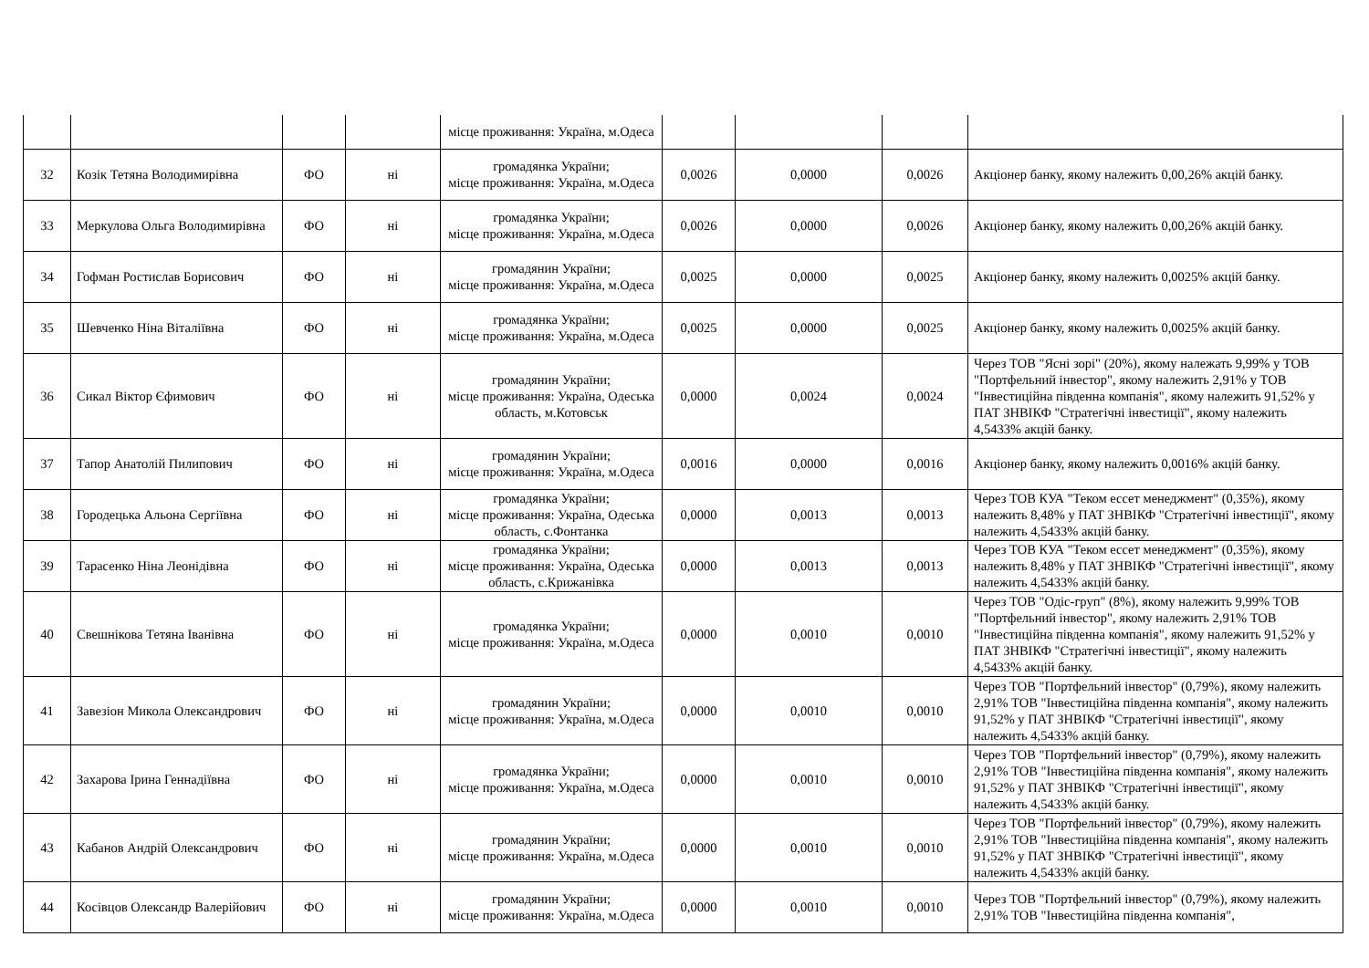| | | | | місце проживання: Україна, м.Одеса | | | | |
| 32 | Козік Тетяна Володимирівна | ФО | ні | громадянка України; місце проживання: Україна, м.Одеса | 0,0026 | 0,0000 | 0,0026 | Акціонер банку, якому належить 0,00,26% акцій банку. |
| 33 | Меркулова Ольга Володимирівна | ФО | ні | громадянка України; місце проживання: Україна, м.Одеса | 0,0026 | 0,0000 | 0,0026 | Акціонер банку, якому належить 0,00,26% акцій банку. |
| 34 | Гофман Ростислав Борисович | ФО | ні | громадянин України; місце проживання: Україна, м.Одеса | 0,0025 | 0,0000 | 0,0025 | Акціонер банку, якому належить 0,0025% акцій банку. |
| 35 | Шевченко Ніна Віталіївна | ФО | ні | громадянка України; місце проживання: Україна, м.Одеса | 0,0025 | 0,0000 | 0,0025 | Акціонер банку, якому належить 0,0025% акцій банку. |
| 36 | Сикал Віктор Єфимович | ФО | ні | громадянин України; місце проживання: Україна, Одеська область, м.Котовськ | 0,0000 | 0,0024 | 0,0024 | Через ТОВ "Ясні зорі" (20%), якому належать 9,99% у ТОВ "Портфельний інвестор", якому належить 2,91% у ТОВ "Інвестиційна південна компанія", якому належить 91,52% у ПАТ ЗНВІКФ "Стратегічні інвестиції", якому належить 4,5433% акцій банку. |
| 37 | Тапор Анатолій Пилипович | ФО | ні | громадянин України; місце проживання: Україна, м.Одеса | 0,0016 | 0,0000 | 0,0016 | Акціонер банку, якому належить 0,0016% акцій банку. |
| 38 | Городецька Альона Сергіївна | ФО | ні | громадянка України; місце проживання: Україна, Одеська область, с.Фонтанка | 0,0000 | 0,0013 | 0,0013 | Через ТОВ КУА "Теком ессет менеджмент" (0,35%), якому належить 8,48% у ПАТ ЗНВІКФ "Стратегічні інвестиції", якому належить 4,5433% акцій банку. |
| 39 | Тарасенко Ніна Леонідівна | ФО | ні | громадянка України; місце проживання: Україна, Одеська область, с.Крижанівка | 0,0000 | 0,0013 | 0,0013 | Через ТОВ КУА "Теком ессет менеджмент" (0,35%), якому належить 8,48% у ПАТ ЗНВІКФ "Стратегічні інвестиції", якому належить 4,5433% акцій банку. |
| 40 | Свешнікова Тетяна Іванівна | ФО | ні | громадянка України; місце проживання: Україна, м.Одеса | 0,0000 | 0,0010 | 0,0010 | Через ТОВ "Одіс-груп" (8%), якому належить 9,99% ТОВ "Портфельний інвестор", якому належить 2,91% ТОВ "Інвестиційна південна компанія", якому належить 91,52% у ПАТ ЗНВІКФ "Стратегічні інвестиції", якому належить 4,5433% акцій банку. |
| 41 | Завезіон Микола Олександрович | ФО | ні | громадянин України; місце проживання: Україна, м.Одеса | 0,0000 | 0,0010 | 0,0010 | Через ТОВ "Портфельний інвестор" (0,79%), якому належить 2,91% ТОВ "Інвестиційна південна компанія", якому належить 91,52% у ПАТ ЗНВІКФ "Стратегічні інвестиції", якому належить 4,5433% акцій банку. |
| 42 | Захарова Ірина Геннадіївна | ФО | ні | громадянка України; місце проживання: Україна, м.Одеса | 0,0000 | 0,0010 | 0,0010 | Через ТОВ "Портфельний інвестор" (0,79%), якому належить 2,91% ТОВ "Інвестиційна південна компанія", якому належить 91,52% у ПАТ ЗНВІКФ "Стратегічні інвестиції", якому належить 4,5433% акцій банку. |
| 43 | Кабанов Андрій Олександрович | ФО | ні | громадянин України; місце проживання: Україна, м.Одеса | 0,0000 | 0,0010 | 0,0010 | Через ТОВ "Портфельний інвестор" (0,79%), якому належить 2,91% ТОВ "Інвестиційна південна компанія", якому належить 91,52% у ПАТ ЗНВІКФ "Стратегічні інвестиції", якому належить 4,5433% акцій банку. |
| 44 | Косівцов Олександр Валерійович | ФО | ні | громадянин України; місце проживання: Україна, м.Одеса | 0,0000 | 0,0010 | 0,0010 | Через ТОВ "Портфельний інвестор" (0,79%), якому належить 2,91% ТОВ "Інвестиційна південна компанія", |